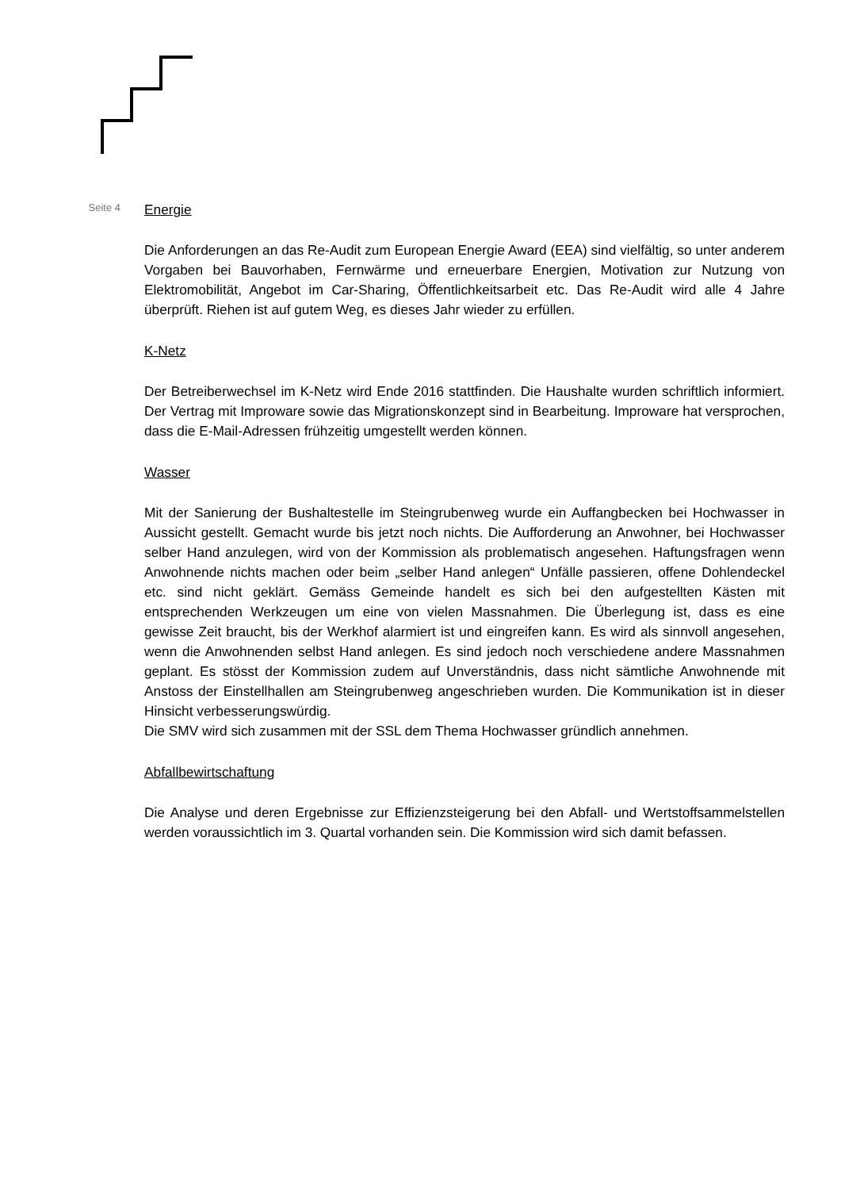Seite 4
Energie
Die Anforderungen an das Re-Audit zum European Energie Award (EEA) sind vielfältig, so unter anderem Vorgaben bei Bauvorhaben, Fernwärme und erneuerbare Energien, Motivation zur Nutzung von Elektromobilität, Angebot im Car-Sharing, Öffentlichkeitsarbeit etc. Das Re-Audit wird alle 4 Jahre überprüft. Riehen ist auf gutem Weg, es dieses Jahr wieder zu erfüllen.
K-Netz
Der Betreiberwechsel im K-Netz wird Ende 2016 stattfinden. Die Haushalte wurden schriftlich informiert. Der Vertrag mit Improware sowie das Migrationskonzept sind in Bearbeitung. Improware hat versprochen, dass die E-Mail-Adressen frühzeitig umgestellt werden können.
Wasser
Mit der Sanierung der Bushaltestelle im Steingrubenweg wurde ein Auffangbecken bei Hochwasser in Aussicht gestellt. Gemacht wurde bis jetzt noch nichts. Die Aufforderung an Anwohner, bei Hochwasser selber Hand anzulegen, wird von der Kommission als problematisch angesehen. Haftungsfragen wenn Anwohnende nichts machen oder beim „selber Hand anlegen“ Unfälle passieren, offene Dohlendeckel etc. sind nicht geklärt. Gemäss Gemeinde handelt es sich bei den aufgestellten Kästen mit entsprechenden Werkzeugen um eine von vielen Massnahmen. Die Überlegung ist, dass es eine gewisse Zeit braucht, bis der Werkhof alarmiert ist und eingreifen kann. Es wird als sinnvoll angesehen, wenn die Anwohnenden selbst Hand anlegen. Es sind jedoch noch verschiedene andere Massnahmen geplant. Es stösst der Kommission zudem auf Unverständnis, dass nicht sämtliche Anwohnende mit Anstoss der Einstellhallen am Steingrubenweg angeschrieben wurden. Die Kommunikation ist in dieser Hinsicht verbesserungswürdig.
Die SMV wird sich zusammen mit der SSL dem Thema Hochwasser gründlich annehmen.
Abfallbewirtschaftung
Die Analyse und deren Ergebnisse zur Effizienzsteigerung bei den Abfall- und Wertstoffsammelstellen werden voraussichtlich im 3. Quartal vorhanden sein. Die Kommission wird sich damit befassen.